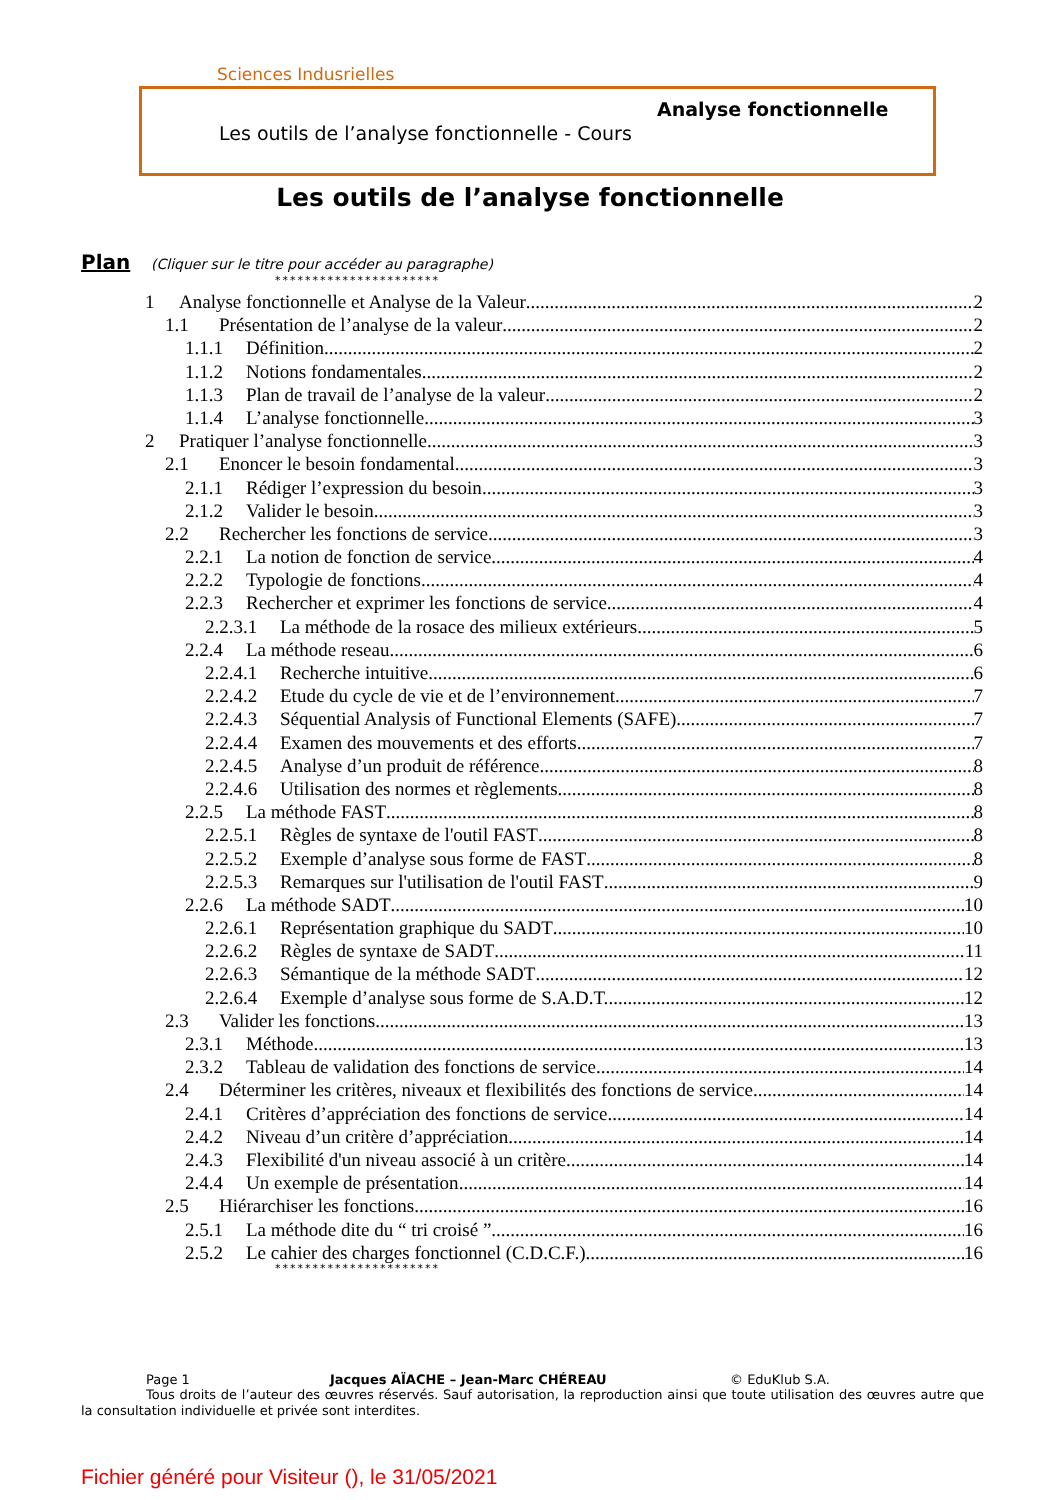Sciences Indusrielles
Analyse fonctionnelle
Les outils de l’analyse fonctionnelle - Cours
Les outils de l’analyse fonctionnelle
Plan
(Cliquer sur le titre pour accéder au paragraphe)
**********************
1 Analyse fonctionnelle et Analyse de la Valeur 2
1.1 Présentation de l’analyse de la valeur 2
1.1.1 Définition 2
1.1.2 Notions fondamentales 2
1.1.3 Plan de travail de l’analyse de la valeur 2
1.1.4 L’analyse fonctionnelle 3
2 Pratiquer l’analyse fonctionnelle 3
2.1 Enoncer le besoin fondamental 3
2.1.1 Rédiger l’expression du besoin 3
2.1.2 Valider le besoin 3
2.2 Rechercher les fonctions de service 3
2.2.1 La notion de fonction de service 4
2.2.2 Typologie de fonctions 4
2.2.3 Rechercher et exprimer les fonctions de service 4
2.2.3.1 La méthode de la rosace des milieux extérieurs 5
2.2.4 La méthode reseau 6
2.2.4.1 Recherche intuitive 6
2.2.4.2 Etude du cycle de vie et de l’environnement 7
2.2.4.3 Séquential Analysis of Functional Elements (SAFE) 7
2.2.4.4 Examen des mouvements et des efforts 7
2.2.4.5 Analyse d’un produit de référence 8
2.2.4.6 Utilisation des normes et règlements 8
2.2.5 La méthode FAST 8
2.2.5.1 Règles de syntaxe de l'outil FAST 8
2.2.5.2 Exemple d’analyse sous forme de FAST 8
2.2.5.3 Remarques sur l'utilisation de l'outil FAST 9
2.2.6 La méthode SADT 10
2.2.6.1 Représentation graphique du SADT 10
2.2.6.2 Règles de syntaxe de SADT 11
2.2.6.3 Sémantique de la méthode SADT 12
2.2.6.4 Exemple d’analyse sous forme de S.A.D.T. 12
2.3 Valider les fonctions 13
2.3.1 Méthode 13
2.3.2 Tableau de validation des fonctions de service 14
2.4 Déterminer les critères, niveaux et flexibilités des fonctions de service 14
2.4.1 Critères d’appréciation des fonctions de service 14
2.4.2 Niveau d’un critère d’appréciation 14
2.4.3 Flexibilité d'un niveau associé à un critère 14
2.4.4 Un exemple de présentation 14
2.5 Hiérarchiser les fonctions 16
2.5.1 La méthode dite du “ tri croisé ” 16
2.5.2 Le cahier des charges fonctionnel (C.D.C.F.) 16
**********************
Page 1 Jacques AÏACHE – Jean-Marc CHÉREAU © EduKlub S.A.
Tous droits de l’auteur des œuvres réservés. Sauf autorisation, la reproduction ainsi que toute utilisation des œuvres autre que la consultation individuelle et privée sont interdites.
Fichier généré pour Visiteur (), le 31/05/2021